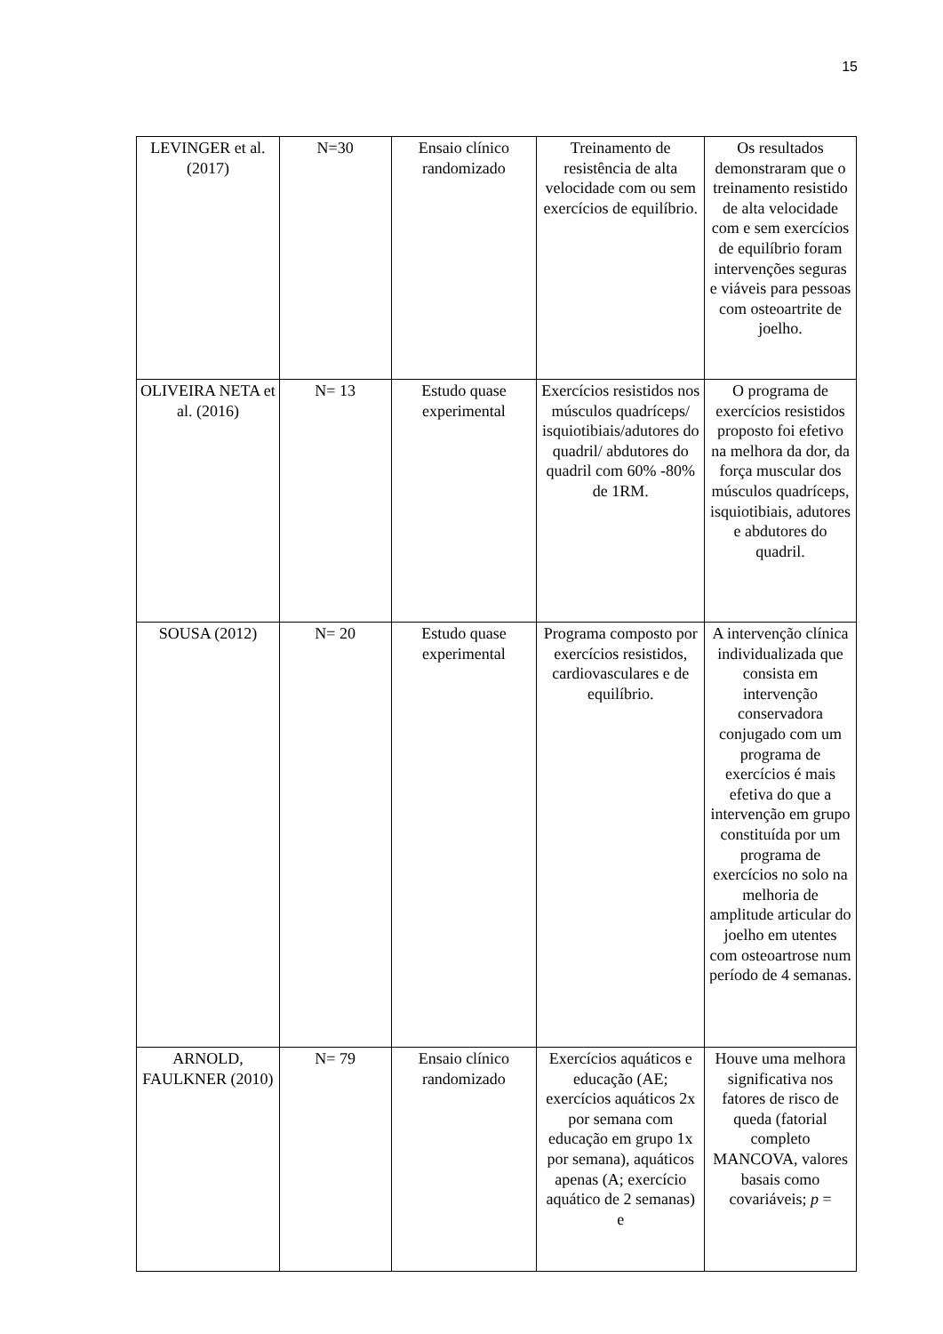15
| LEVINGER et al. (2017) | N=30 | Ensaio clínico randomizado | Treinamento de resistência de alta velocidade com ou sem exercícios de equilíbrio. | Os resultados demonstraram que o treinamento resistido de alta velocidade com e sem exercícios de equilíbrio foram intervenções seguras e viáveis para pessoas com osteoartrite de joelho. |
| OLIVEIRA NETA et al. (2016) | N= 13 | Estudo quase experimental | Exercícios resistidos nos músculos quadríceps/ isquiotibiais/adutores do quadril/ abdutores do quadril com 60% -80% de 1RM. | O programa de exercícios resistidos proposto foi efetivo na melhora da dor, da força muscular dos músculos quadríceps, isquiotibiais, adutores e abdutores do quadril. |
| SOUSA (2012) | N= 20 | Estudo quase experimental | Programa composto por exercícios resistidos, cardiovasculares e de equilíbrio. | A intervenção clínica individualizada que consista em intervenção conservadora conjugado com um programa de exercícios é mais efetiva do que a intervenção em grupo constituída por um programa de exercícios no solo na melhoria de amplitude articular do joelho em utentes com osteoartrose num período de 4 semanas. |
| ARNOLD, FAULKNER (2010) | N= 79 | Ensaio clínico randomizado | Exercícios aquáticos e educação (AE; exercícios aquáticos 2x por semana com educação em grupo 1x por semana), aquáticos apenas (A; exercício aquático de 2 semanas) e | Houve uma melhora significativa nos fatores de risco de queda (fatorial completo MANCOVA, valores basais como covariáveis; p = |